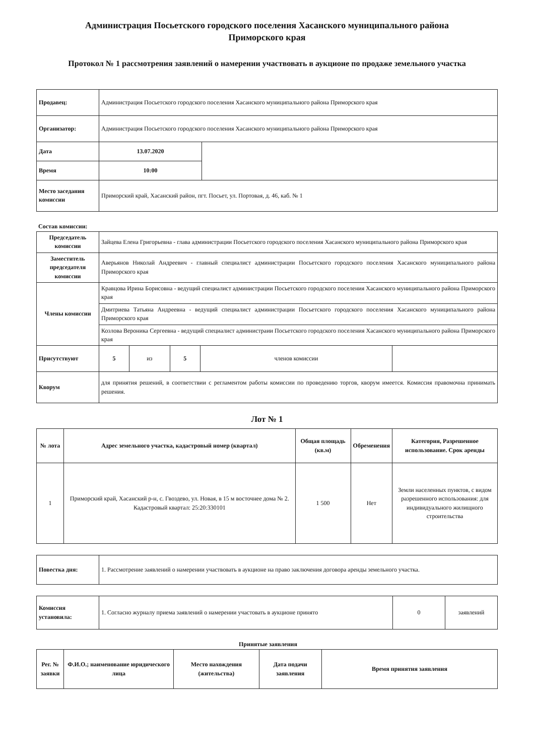Администрация Посьетского городского поселения Хасанского муниципального района Приморского края
Протокол № 1 рассмотрения заявлений о намерении участвовать в аукционе по продаже земельного участка
| Продавец: | Администрация Посьетского городского поселения Хасанского муниципального района Приморского края | |
| Организатор: | Администрация Посьетского городского поселения Хасанского муниципального района Приморского края | |
| Дата | 13.07.2020 | |
| Время | 10:00 | |
| Место заседания комиссии | Приморский край, Хасанский район, пгт. Посьет, ул. Портовая, д. 46, каб. № 1 | |
Состав комиссии:
| Председатель комиссии | Зайцева Елена Григорьевна - глава администрации Посьетского городского поселения Хасанского муниципального района Приморского края | | | | |
| Заместитель председателя комиссии | Аверьянов Николай Андреевич - главный специалист администрации Посьетского городского поселения Хасанского муниципального района Приморского края | | | | |
| Члены комиссии | Кравцова Ирина Борисовна - ведущий специалист администрации Посьетского городского поселения Хасанского муниципального района Приморского края | | | | |
| | Дмитриева Татьяна Андреевна - ведущий специалист администрации Посьетского городского поселения Хасанского муниципального района Приморского края | | | | |
| | Козлова Вероника Сергеевна - ведущий специалист администраии Посьетского городского поселения Хасанского муниципального района Приморского края | | | | |
| Присутствуют | 5 | из | 5 | членов комиссии | |
| Кворум | для принятия решений, в соответствии с регламентом работы комиссии по проведению торгов, кворум имеется. Комиссия правомочна принимать решения. | | | | |
Лот № 1
| № лота | Адрес земельного участка, кадастровый номер (квартал) | Общая площадь (кв.м) | Обременения | Категория, Разрешенное использование. Срок аренды |
| --- | --- | --- | --- | --- |
| 1 | Приморский край, Хасанский р-н, с. Гвоздево, ул. Новая, в 15 м восточнее дома № 2. Кадастровый квартал: 25:20:330101 | 1 500 | Нет | Земли населенных пунктов, с видом разрешенного использования: для индивидуального жилищного строительства |
| Повестка дня: | 1. Рассмотрение заявлений о намерении участвовать в аукционе на право заключения договора аренды земельного участка. |
| Комиссия установила: | 1. Согласно журналу приема заявлений о намерении участовать в аукционе принято | 0 | заявлений |
Принятые заявления
| Рег. № заявки | Ф.И.О.; наименование юридического лица | Место нахождения (жительства) | Дата подачи заявления | Время принятия заявления |
| --- | --- | --- | --- | --- |